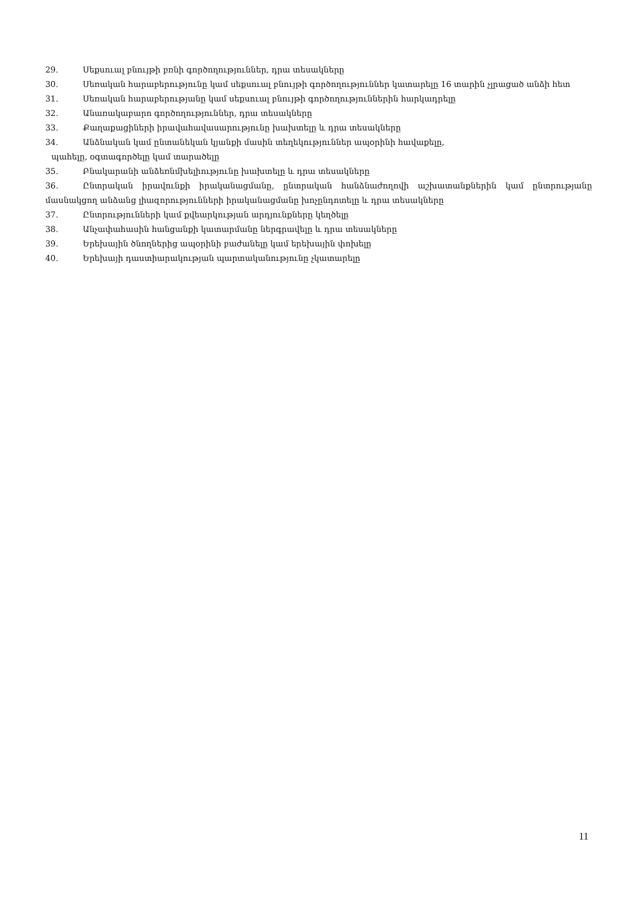29. Սեքսուալ բնույթի բռնի գործողություններ, դրա տեսակները
30. Սեռական հարաբերությունը կամ սեքսուալ բնույթի գործողություններ կատարելը 16 տարին չլրացած անձի հետ
31. Սեռական հարաբերությանը կամ սեքսուալ բնույթի գործողություններին հարկադրելը
32. Անառակաբարո գործողություններ, դրա տեսակները
33. Քաղաքացիների իրավահավասարությունը խախտելը և դրա տեսակները
34. Անձնական կամ ընտանեկան կյանքի մասին տեղեկություններ ապօրինի հավաքելը,
պահելը, օգտագործելը կամ տարածելը
35. Բնակարանի անձեռնմխելիությունը խախտելը և դրա տեսակները
36. Ընտրական իրավունքի իրականացմանը, ընտրական հանձնաժողովի աշխատանքներին կամ ընտրությանը մասնակցող անձանց լիազորությունների իրականացմանը խոչընդոտելը և դրա տեսակները
37. Ընտրությունների կամ քվեարկության արդյունքները կեղծելը
38. Անչափահասին հանցանքի կատարմանը ներգրավելը և դրա տեսակները
39. Երեխային ծնողներից ապօրինի բաժանելը կամ երեխային փոխելը
40. Երեխայի դաստիարակության պարտականությունը չկատարելը
11